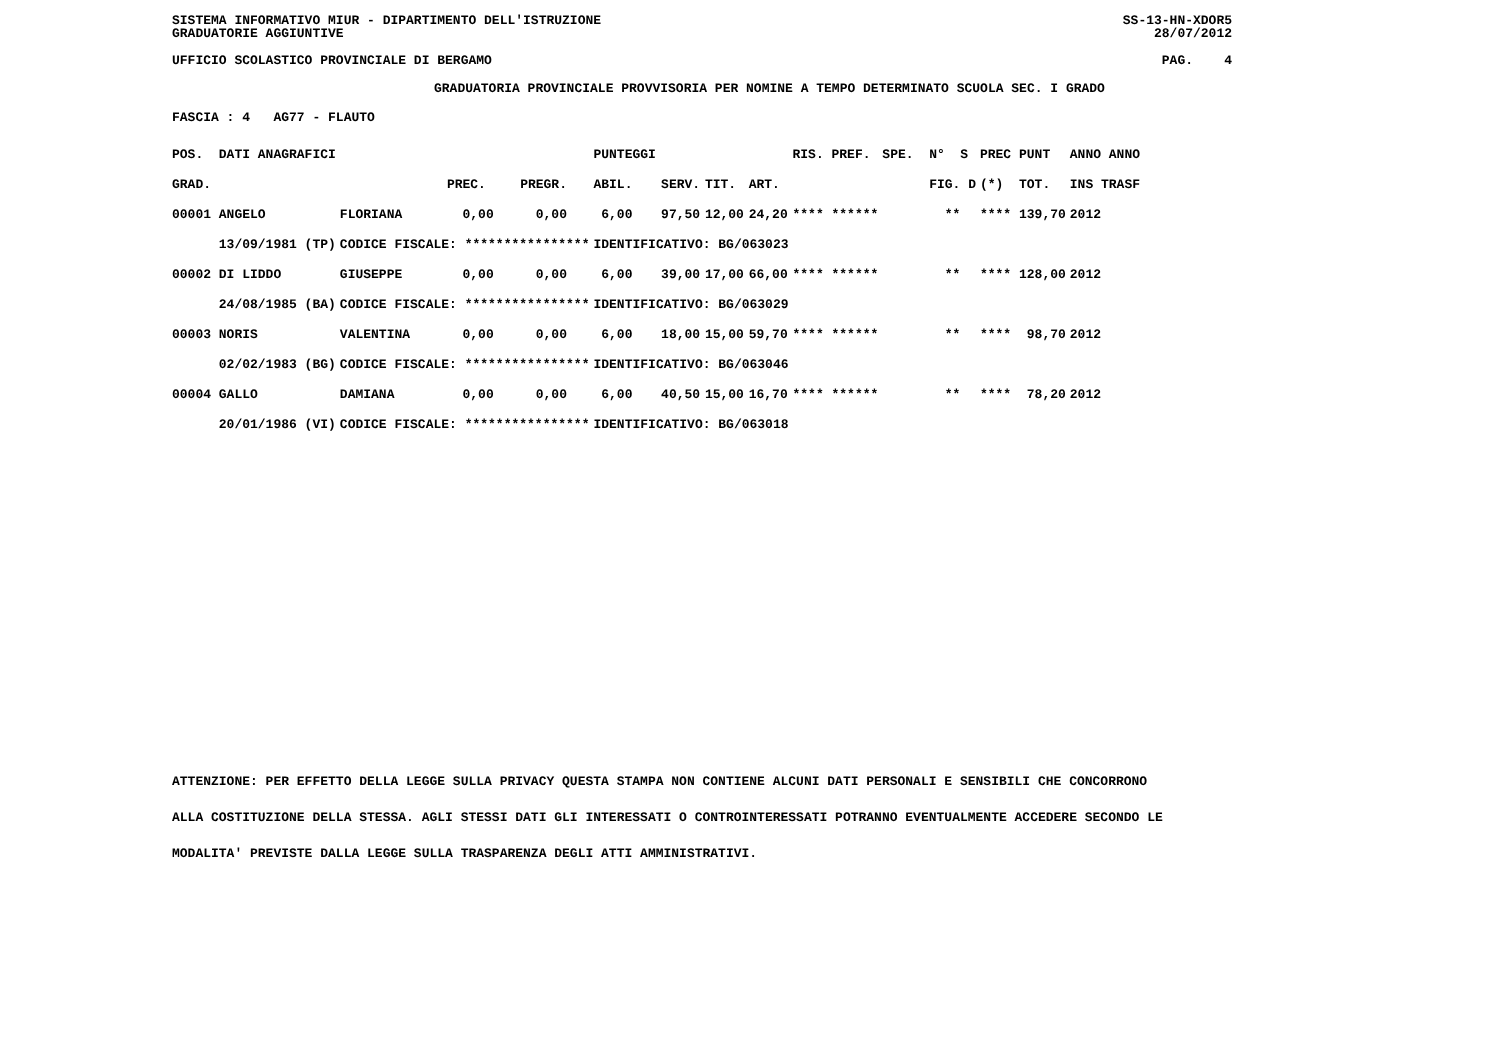SISTEMA INFORMATIVO MIUR - DIPARTIMENTO DELL'ISTRUZIONE
GRADUATORIE AGGIUNTIVE SS-13-HN-XDOR5
28/07/2012
UFFICIO SCOLASTICO PROVINCIALE DI BERGAMO PAG. 4
GRADUATORIA PROVINCIALE PROVVISORIA PER NOMINE A TEMPO DETERMINATO SCUOLA SEC. I GRADO
FASCIA : 4 AG77 - FLAUTO
| POS. DATI ANAGRAFICI | | | | PUNTEGGI | | | | RIS. PREF. | SPE. N° S | PREC PUNT | ANNO ANNO |
| GRAD. | | PREC. | PREGR. | ABIL. | SERV. | TIT. | ART. | | FIG. D | (*) TOT. | INS TRASF |
| 00001 ANGELO | FLORIANA | 0,00 | 0,00 | 6,00 | 97,50 | 12,00 | 24,20 | **** ****** | ** | **** 139,70 | 2012 |
| 13/09/1981 (TP) | CODICE FISCALE: **************** | | | IDENTIFICATIVO: BG/063023 | | | | | | | |
| 00002 DI LIDDO | GIUSEPPE | 0,00 | 0,00 | 6,00 | 39,00 | 17,00 | 66,00 | **** ****** | ** | **** 128,00 | 2012 |
| 24/08/1985 (BA) | CODICE FISCALE: **************** | | | IDENTIFICATIVO: BG/063029 | | | | | | | |
| 00003 NORIS | VALENTINA | 0,00 | 0,00 | 6,00 | 18,00 | 15,00 | 59,70 | **** ****** | ** | **** 98,70 | 2012 |
| 02/02/1983 (BG) | CODICE FISCALE: **************** | | | IDENTIFICATIVO: BG/063046 | | | | | | | |
| 00004 GALLO | DAMIANA | 0,00 | 0,00 | 6,00 | 40,50 | 15,00 | 16,70 | **** ****** | ** | **** 78,20 | 2012 |
| 20/01/1986 (VI) | CODICE FISCALE: **************** | | | IDENTIFICATIVO: BG/063018 | | | | | | | |
ATTENZIONE: PER EFFETTO DELLA LEGGE SULLA PRIVACY QUESTA STAMPA NON CONTIENE ALCUNI DATI PERSONALI E SENSIBILI CHE CONCORRONO
ALLA COSTITUZIONE DELLA STESSA. AGLI STESSI DATI GLI INTERESSATI O CONTROINTERESSATI POTRANNO EVENTUALMENTE ACCEDERE SECONDO LE
MODALITA' PREVISTE DALLA LEGGE SULLA TRASPARENZA DEGLI ATTI AMMINISTRATIVI.